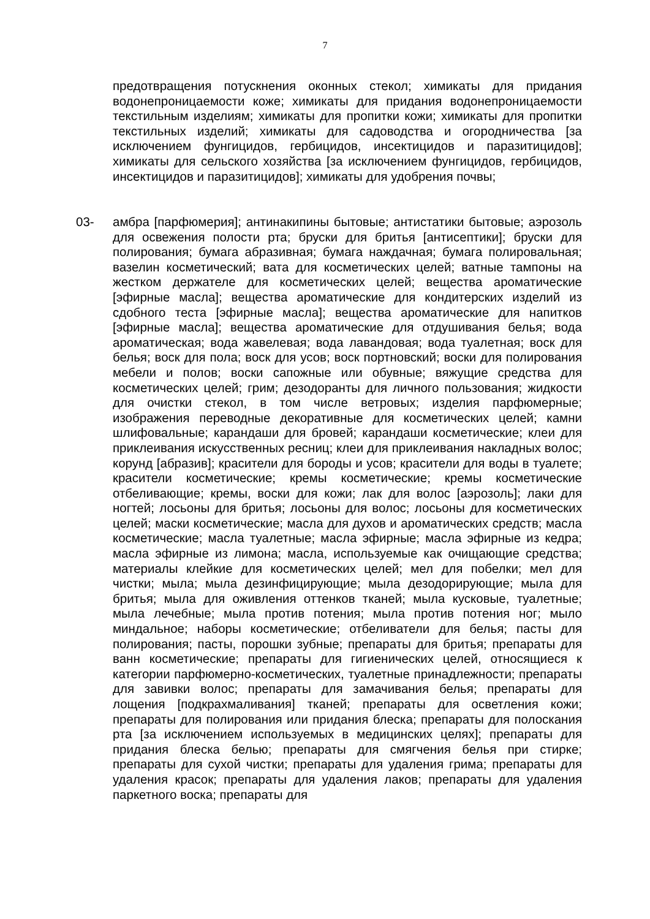7
предотвращения потускнения оконных стекол; химикаты для придания водонепроницаемости коже; химикаты для придания водонепроницаемости текстильным изделиям; химикаты для пропитки кожи; химикаты для пропитки текстильных изделий; химикаты для садоводства и огородничества [за исключением фунгицидов, гербицидов, инсектицидов и паразитицидов]; химикаты для сельского хозяйства [за исключением фунгицидов, гербицидов, инсектицидов и паразитицидов]; химикаты для удобрения почвы;
03- амбра [парфюмерия]; антинакипины бытовые; антистатики бытовые; аэрозоль для освежения полости рта; бруски для бритья [антисептики]; бруски для полирования; бумага абразивная; бумага наждачная; бумага полировальная; вазелин косметический; вата для косметических целей; ватные тампоны на жестком держателе для косметических целей; вещества ароматические [эфирные масла]; вещества ароматические для кондитерских изделий из сдобного теста [эфирные масла]; вещества ароматические для напитков [эфирные масла]; вещества ароматические для отдушивания белья; вода ароматическая; вода жавелевая; вода лавандовая; вода туалетная; воск для белья; воск для пола; воск для усов; воск портновский; воски для полирования мебели и полов; воски сапожные или обувные; вяжущие средства для косметических целей; грим; дезодоранты для личного пользования; жидкости для очистки стекол, в том числе ветровых; изделия парфюмерные; изображения переводные декоративные для косметических целей; камни шлифовальные; карандаши для бровей; карандаши косметические; клеи для приклеивания искусственных ресниц; клеи для приклеивания накладных волос; корунд [абразив]; красители для бороды и усов; красители для воды в туалете; красители косметические; кремы косметические; кремы косметические отбеливающие; кремы, воски для кожи; лак для волос [аэрозоль]; лаки для ногтей; лосьоны для бритья; лосьоны для волос; лосьоны для косметических целей; маски косметические; масла для духов и ароматических средств; масла косметические; масла туалетные; масла эфирные; масла эфирные из кедра; масла эфирные из лимона; масла, используемые как очищающие средства; материалы клейкие для косметических целей; мел для побелки; мел для чистки; мыла; мыла дезинфицирующие; мыла дезодорирующие; мыла для бритья; мыла для оживления оттенков тканей; мыла кусковые, туалетные; мыла лечебные; мыла против потения; мыла против потения ног; мыло миндальное; наборы косметические; отбеливатели для белья; пасты для полирования; пасты, порошки зубные; препараты для бритья; препараты для ванн косметические; препараты для гигиенических целей, относящиеся к категории парфюмерно-косметических, туалетные принадлежности; препараты для завивки волос; препараты для замачивания белья; препараты для лощения [подкрахмаливания] тканей; препараты для осветления кожи; препараты для полирования или придания блеска; препараты для полоскания рта [за исключением используемых в медицинских целях]; препараты для придания блеска белью; препараты для смягчения белья при стирке; препараты для сухой чистки; препараты для удаления грима; препараты для удаления красок; препараты для удаления лаков; препараты для удаления паркетного воска; препараты для